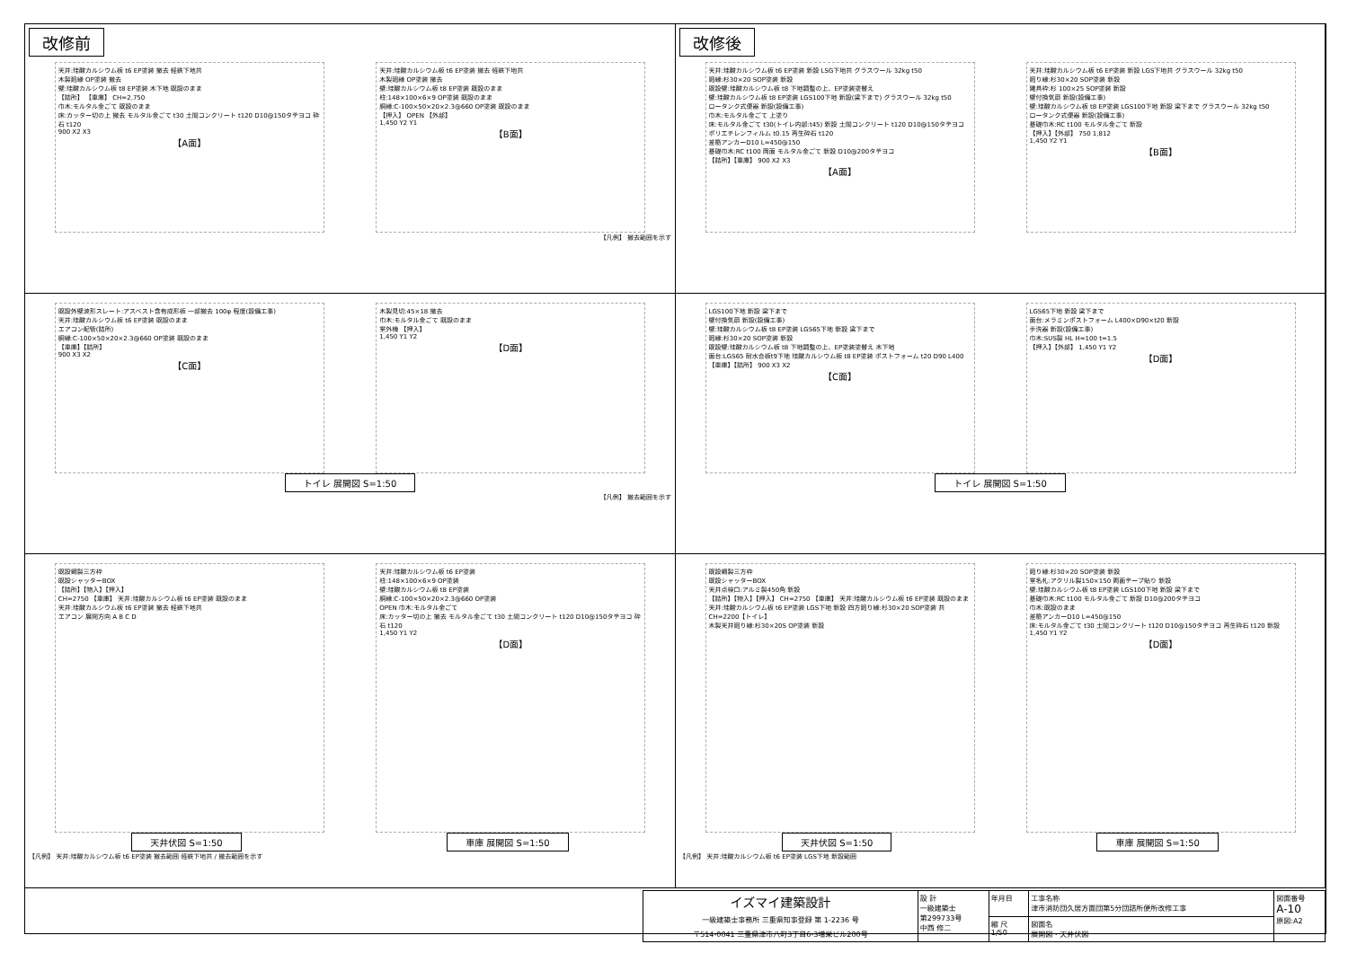改修前
天井:珪酸カルシウム板 t6 EP塗装 撤去 軽鉄下地共
木製廻縁 OP塗装 撤去
壁:珪酸カルシウム板 t8 EP塗装 木下地 既設のまま
【詰所】 【車庫】 CH=2,750
巾木:モルタル金ごて 既設のまま
床:カッター切の上 撤去 モルタル金ごて t30 土間コンクリート t120 D10@150タテヨコ 砕石 t120
900 X2 X3
【A面】
天井:珪酸カルシウム板 t6 EP塗装 撤去 軽鉄下地共
木製廻縁 OP塗装 撤去
壁:珪酸カルシウム板 t8 EP塗装 既設のまま
柱:148×100×6×9 OP塗装 既設のまま
胴縁:C-100×50×20×2.3@660 OP塗装 既設のまま
【押入】 OPEN 【外部】
1,450 Y2 Y1
【B面】
【凡例】 撤去範囲を示す
改修後
天井:珪酸カルシウム板 t6 EP塗装 新設 LSG下地共 グラスウール 32kg t50
廻縁:杉30×20 SOP塗装 新設
既設壁:珪酸カルシウム板 t8 下地調整の上、EP塗装塗替え
壁:珪酸カルシウム板 t8 EP塗装 LGS100下地 新設(梁下まで) グラスウール 32kg t50
ロータンク式便器 新設(設備工事)
巾木:モルタル金ごて 上塗り
床:モルタル金ごて t30(トイレ内部:t45) 新設 土間コンクリート t120 D10@150タテヨコ ポリエチレンフィルム t0.15 再生砕石 t120
差筋アンカーD10 L=450@150
基礎巾木:RC t100 両面 モルタル金ごて 新設 D10@200タテヨコ
【詰所】【車庫】 900 X2 X3
【A面】
天井:珪酸カルシウム板 t6 EP塗装 新設 LGS下地共 グラスウール 32kg t50
廻り縁:杉30×20 SOP塗装 新設
建具枠:杉 100×25 SOP塗装 新設
壁付換気扇 新設(設備工事)
壁:珪酸カルシウム板 t8 EP塗装 LGS100下地 新設 梁下まで グラスウール 32kg t50
ロータンク式便器 新設(設備工事)
基礎巾木:RC t100 モルタル金ごて 新設
【押入】【外部】 750 1,812
1,450 Y2 Y1
【B面】
既設外壁波形スレート:アスベスト含有成形板 一部撤去 100φ 程度(設備工事)
天井:珪酸カルシウム板 t6 EP塗装 既設のまま
エアコン配管(詰所)
胴縁:C-100×50×20×2.3@660 OP塗装 既設のまま
【車庫】【詰所】
900 X3 X2
【C面】
木製見切:45×18 撤去
巾木:モルタル金ごて 既設のまま
室外機 【押入】
1,450 Y1 Y2
【D面】
トイレ 展開図 S=1:50
【凡例】 撤去範囲を示す
LGS100下地 新設 梁下まで
壁付換気扇 新設(設備工事)
壁:珪酸カルシウム板 t8 EP塗装 LGS65下地 新設 梁下まで
廻縁:杉30×20 SOP塗装 新設
既設壁:珪酸カルシウム板 t8 下地調整の上、EP塗装塗替え 木下地
面台:LGS65 耐水合板t9下地 珪酸カルシウム板 t8 EP塗装 ポストフォーム t20 D90 L400
【車庫】【詰所】 900 X3 X2
【C面】
LGS65下地 新設 梁下まで
面台:メラミンポストフォーム L400×D90×t20 新設
手洗器 新設(設備工事)
巾木:SUS製 HL H=100 t=1.5
【押入】【外部】 1,450 Y1 Y2
【D面】
トイレ 展開図 S=1:50
既設鋼製三方枠
既設シャッターBOX
【詰所】【物入】【押入】
CH=2750 【車庫】 天井:珪酸カルシウム板 t6 EP塗装 既設のまま
天井:珪酸カルシウム板 t6 EP塗装 撤去 軽鉄下地共
エアコン 展開方向 A B C D
天井:珪酸カルシウム板 t6 EP塗装
柱:148×100×6×9 OP塗装
壁:珪酸カルシウム板 t8 EP塗装
胴縁:C-100×50×20×2.3@660 OP塗装
OPEN 巾木:モルタル金ごて
床:カッター切の上 撤去 モルタル金ごて t30 土間コンクリート t120 D10@150タテヨコ 砕石 t120
1,450 Y1 Y2
【D面】
天井伏図 S=1:50 車庫 展開図 S=1:50
【凡例】 天井:珪酸カルシウム板 t6 EP塗装 撤去範囲 軽鉄下地共 / 撤去範囲を示す
既設鋼製三方枠
既設シャッターBOX
天井点検口:アルミ製450角 新設
【詰所】【物入】【押入】 CH=2750 【車庫】 天井:珪酸カルシウム板 t6 EP塗装 既設のまま
天井:珪酸カルシウム板 t6 EP塗装 LGS下地 新設 四方廻り縁:杉30×20 SOP塗装 共
CH=2200【トイレ】
木製天井廻り縁:杉30×20S OP塗装 新設
廻り縁:杉30×20 SOP塗装 新設
室名札:アクリル製150×150 両面テープ貼り 新設
壁:珪酸カルシウム板 t8 EP塗装 LGS100下地 新設 梁下まで
基礎巾木:RC t100 モルタル金ごて 新設 D10@200タテヨコ
巾木:既設のまま
差筋アンカーD10 L=450@150
床:モルタル金ごて t30 土間コンクリート t120 D10@150タテヨコ 再生砕石 t120 新設
1,450 Y1 Y2
【D面】
天井伏図 S=1:50 車庫 展開図 S=1:50
【凡例】 天井:珪酸カルシウム板 t6 EP塗装 LGS下地 新設範囲
| イズマイ建築設計 一級建築士事務所 三重県知事登録 第 1-2236 号 〒514-0041 三重県津市八町3丁目6-3増栄ビル200号 | 設 計 一級建築士 第299733号 中西 修二 | 年月日 | 工事名称 津市消防団久居方面団第5分団詰所便所改修工事 | 図面番号 A-10 原図:A2 |
| | | 縮 尺 1/50 | 図面名 展開図・天井伏図 | |